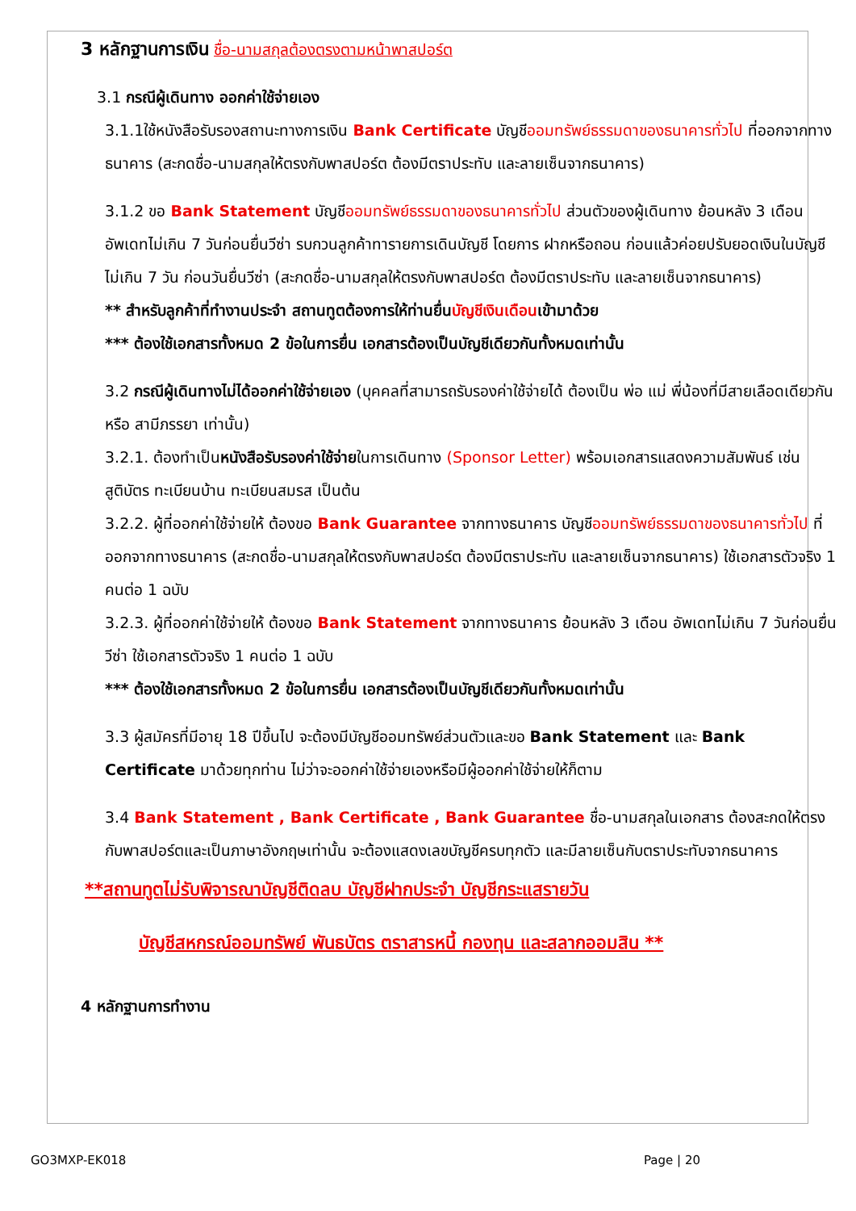3 หลักฐานการเงิน ชื่อ-นามสกุลต้องตรงตามหน้าพาสปอร์ต
3.1 กรณีผู้เดินทาง ออกค่าใช้จ่ายเอง
3.1.1ใช้หนังสือรับรองสถานะทางการเงิน Bank Certificate บัญชีออมทรัพย์ธรรมดาของธนาคารทั่วไป ที่ออกจากทางธนาคาร (สะกดชื่อ-นามสกุลให้ตรงกับพาสปอร์ต ต้องมีตราประทับ และลายเซ็นจากธนาคาร)
3.1.2 ขอ Bank Statement บัญชีออมทรัพย์ธรรมดาของธนาคารทั่วไป ส่วนตัวของผู้เดินทาง ย้อนหลัง 3 เดือน อัพเดทไม่เกิน 7 วันก่อนยื่นวีซ่า รบกวนลูกค้าทารายการเดินบัญชี โดยการ ฝากหรือถอน ก่อนแล้วค่อยปรับยอดเงินในบัญชีไม่เกิน 7 วัน ก่อนวันยื่นวีซ่า (สะกดชื่อ-นามสกุลให้ตรงกับพาสปอร์ต ต้องมีตราประทับ และลายเซ็นจากธนาคาร)
** สำหรับลูกค้าที่ทำงานประจำ สถานทูตต้องการให้ท่านยื่นบัญชีเงินเดือนเข้ามาด้วย
*** ต้องใช้เอกสารทั้งหมด 2 ข้อในการยื่น เอกสารต้องเป็นบัญชีเดียวกันทั้งหมดเท่านั้น
3.2 กรณีผู้เดินทางไม่ได้ออกค่าใช้จ่ายเอง (บุคคลที่สามารถรับรองค่าใช้จ่ายได้ ต้องเป็น พ่อ แม่ พี่น้องที่มีสายเลือดเดียวกัน หรือ สามีภรรยา เท่านั้น)
3.2.1. ต้องทำเป็นหนังสือรับรองค่าใช้จ่ายในการเดินทาง (Sponsor Letter) พร้อมเอกสารแสดงความสัมพันธ์ เช่น สูติบัตร ทะเบียนบ้าน ทะเบียนสมรส เป็นต้น
3.2.2. ผู้ที่ออกค่าใช้จ่ายให้ ต้องขอ Bank Guarantee จากทางธนาคาร บัญชีออมทรัพย์ธรรมดาของธนาคารทั่วไป ที่ออกจากทางธนาคาร (สะกดชื่อ-นามสกุลให้ตรงกับพาสปอร์ต ต้องมีตราประทับ และลายเซ็นจากธนาคาร) ใช้เอกสารตัวจริง 1 คนต่อ 1 ฉบับ
3.2.3. ผู้ที่ออกค่าใช้จ่ายให้ ต้องขอ Bank Statement จากทางธนาคาร ย้อนหลัง 3 เดือน อัพเดทไม่เกิน 7 วันก่อนยื่นวีซ่า ใช้เอกสารตัวจริง 1 คนต่อ 1 ฉบับ
*** ต้องใช้เอกสารทั้งหมด 2 ข้อในการยื่น เอกสารต้องเป็นบัญชีเดียวกันทั้งหมดเท่านั้น
3.3 ผู้สมัครที่มีอายุ 18 ปีขึ้นไป จะต้องมีบัญชีออมทรัพย์ส่วนตัวและขอ Bank Statement และ Bank Certificate มาด้วยทุกท่าน ไม่ว่าจะออกค่าใช้จ่ายเองหรือมีผู้ออกค่าใช้จ่ายให้ก็ตาม
3.4 Bank Statement , Bank Certificate , Bank Guarantee ชื่อ-นามสกุลในเอกสาร ต้องสะกดให้ตรงกับพาสปอร์ตและเป็นภาษาอังกฤษเท่านั้น จะต้องแสดงเลขบัญชีครบทุกตัว และมีลายเซ็นกับตราประทับจากธนาคาร
**สถานทูตไม่รับพิจารณาบัญชีติดลบ บัญชีฝากประจำ บัญชีกระแสรายวัน
บัญชีสหกรณ์ออมทรัพย์ พันธบัตร ตราสารหนี้ กองทุน และสลากออมสิน **
4 หลักฐานการทำงาน
GO3MXP-EK018 Page | 20